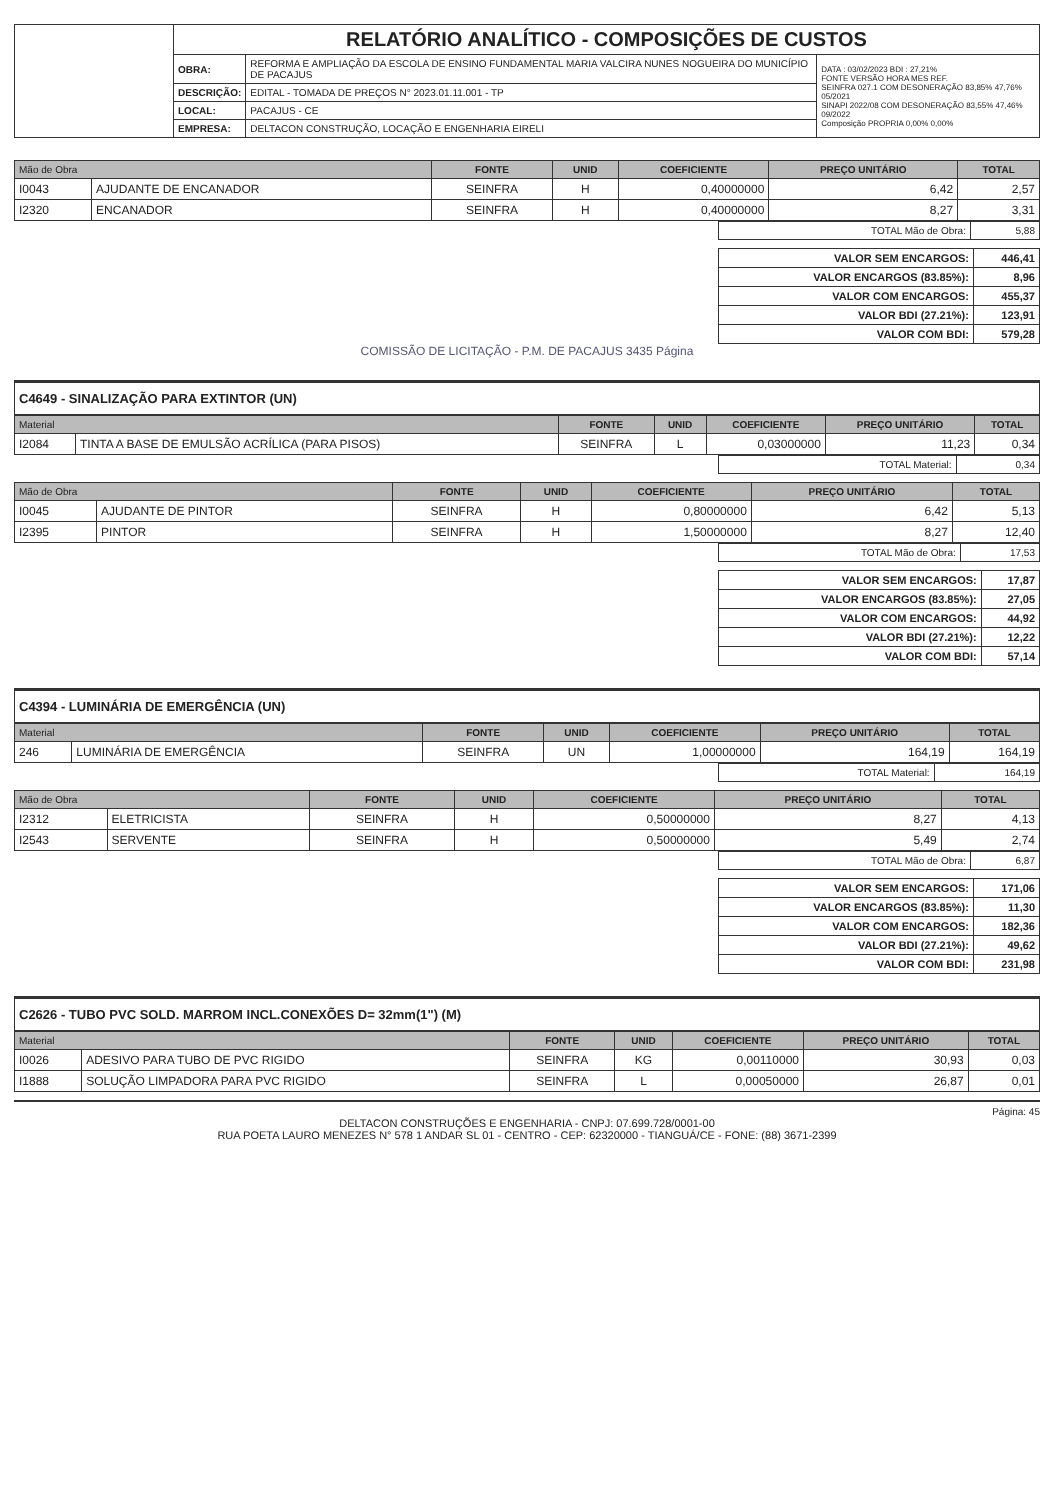| | RELATÓRIO ANALÍTICO - COMPOSIÇÕES DE CUSTOS | | |
| | OBRA: | REFORMA E AMPLIAÇÃO DA ESCOLA DE ENSINO FUNDAMENTAL MARIA VALCIRA NUNES NOGUEIRA DO MUNICÍPIO DE PACAJUS | DATA : 03/02/2023 BDI : 27,21% FONTE VERSÃO HORA MES REF. SEINFRA 027.1 COM DESONERAÇÃO 83,85% 47,76% 05/2021 SINAPI 2022/08 COM DESONERAÇÃO 83,55% 47,46% 09/2022 Composição PROPRIA 0,00% 0,00% |
| | DESCRIÇÃO: | EDITAL - TOMADA DE PREÇOS N° 2023.01.11.001 - TP | |
| | LOCAL: | PACAJUS - CE | |
| | EMPRESA: | DELTACON CONSTRUÇÃO, LOCAÇÃO E ENGENHARIA EIRELI | |
| Mão de Obra | | FONTE | UNID | COEFICIENTE | PREÇO UNITÁRIO | TOTAL |
| --- | --- | --- | --- | --- | --- | --- |
| I0043 | AJUDANTE DE ENCANADOR | SEINFRA | H | 0,40000000 | 6,42 | 2,57 |
| I2320 | ENCANADOR | SEINFRA | H | 0,40000000 | 8,27 | 3,31 |
| TOTAL Mão de Obra: | 5,88 |
| VALOR SEM ENCARGOS: | 446,41 |
| VALOR ENCARGOS (83.85%): | 8,96 |
| VALOR COM ENCARGOS: | 455,37 |
| VALOR BDI (27.21%): | 123,91 |
| VALOR COM BDI: | 579,28 |
COMISSÃO DE LICITAÇÃO - P.M. DE PACAJUS 3435 Página
C4649 - SINALIZAÇÃO PARA EXTINTOR (UN)
| Material | | FONTE | UNID | COEFICIENTE | PREÇO UNITÁRIO | TOTAL |
| --- | --- | --- | --- | --- | --- | --- |
| I2084 | TINTA A BASE DE EMULSÃO ACRÍLICA (PARA PISOS) | SEINFRA | L | 0,03000000 | 11,23 | 0,34 |
| TOTAL Material: | 0,34 |
| Mão de Obra | | FONTE | UNID | COEFICIENTE | PREÇO UNITÁRIO | TOTAL |
| --- | --- | --- | --- | --- | --- | --- |
| I0045 | AJUDANTE DE PINTOR | SEINFRA | H | 0,80000000 | 6,42 | 5,13 |
| I2395 | PINTOR | SEINFRA | H | 1,50000000 | 8,27 | 12,40 |
| TOTAL Mão de Obra: | 17,53 |
| VALOR SEM ENCARGOS: | 17,87 |
| VALOR ENCARGOS (83.85%): | 27,05 |
| VALOR COM ENCARGOS: | 44,92 |
| VALOR BDI (27.21%): | 12,22 |
| VALOR COM BDI: | 57,14 |
C4394 - LUMINÁRIA DE EMERGÊNCIA (UN)
| Material | | FONTE | UNID | COEFICIENTE | PREÇO UNITÁRIO | TOTAL |
| --- | --- | --- | --- | --- | --- | --- |
| 246 | LUMINÁRIA DE EMERGÊNCIA | SEINFRA | UN | 1,00000000 | 164,19 | 164,19 |
| TOTAL Material: | 164,19 |
| Mão de Obra | | FONTE | UNID | COEFICIENTE | PREÇO UNITÁRIO | TOTAL |
| --- | --- | --- | --- | --- | --- | --- |
| I2312 | ELETRICISTA | SEINFRA | H | 0,50000000 | 8,27 | 4,13 |
| I2543 | SERVENTE | SEINFRA | H | 0,50000000 | 5,49 | 2,74 |
| TOTAL Mão de Obra: | 6,87 |
| VALOR SEM ENCARGOS: | 171,06 |
| VALOR ENCARGOS (83.85%): | 11,30 |
| VALOR COM ENCARGOS: | 182,36 |
| VALOR BDI (27.21%): | 49,62 |
| VALOR COM BDI: | 231,98 |
C2626 - TUBO PVC SOLD. MARROM INCL.CONEXÕES D= 32mm(1") (M)
| Material | | FONTE | UNID | COEFICIENTE | PREÇO UNITÁRIO | TOTAL |
| --- | --- | --- | --- | --- | --- | --- |
| I0026 | ADESIVO PARA TUBO DE PVC RIGIDO | SEINFRA | KG | 0,00110000 | 30,93 | 0,03 |
| I1888 | SOLUÇÃO LIMPADORA PARA PVC RIGIDO | SEINFRA | L | 0,00050000 | 26,87 | 0,01 |
Página: 45
DELTACON CONSTRUÇÕES E ENGENHARIA - CNPJ: 07.699.728/0001-00
RUA POETA LAURO MENEZES N° 578 1 ANDAR SL 01 - CENTRO - CEP: 62320000 - TIANGUÁ/CE - FONE: (88) 3671-2399